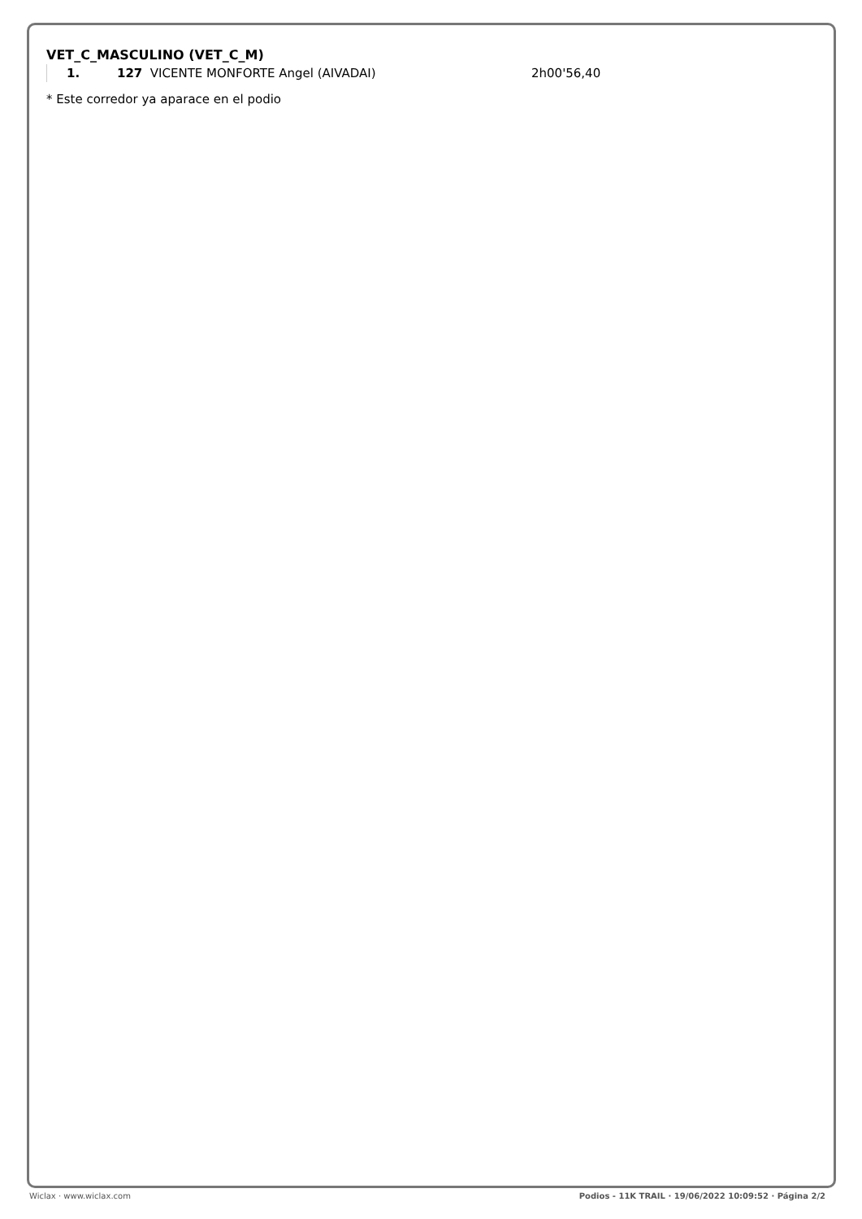VET_C_MASCULINO (VET_C_M)
| | 1. | 127 VICENTE MONFORTE Angel (AIVADAI) | 2h00'56,40 |
* Este corredor ya aparace en el podio
Wiclax · www.wiclax.com Podios - 11K TRAIL · 19/06/2022 10:09:52 · Página 2/2